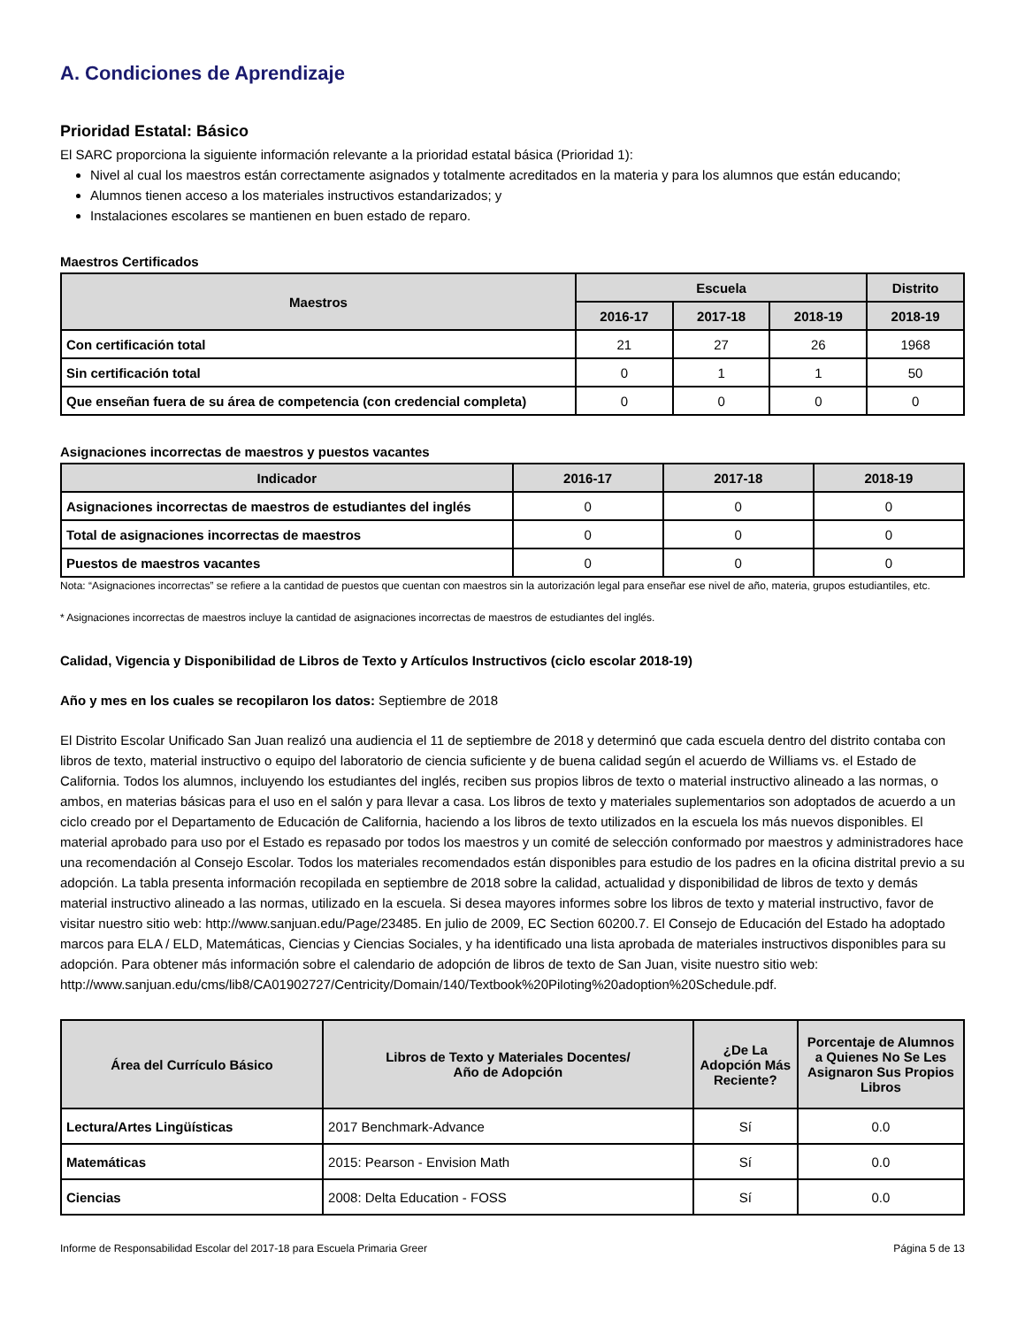A. Condiciones de Aprendizaje
Prioridad Estatal: Básico
El SARC proporciona la siguiente información relevante a la prioridad estatal básica (Prioridad 1):
Nivel al cual los maestros están correctamente asignados y totalmente acreditados en la materia y para los alumnos que están educando;
Alumnos tienen acceso a los materiales instructivos estandarizados; y
Instalaciones escolares se mantienen en buen estado de reparo.
Maestros Certificados
| Maestros | Escuela | | | Distrito |
| --- | --- | --- | --- | --- |
| | 2016-17 | 2017-18 | 2018-19 | 2018-19 |
| Con certificación total | 21 | 27 | 26 | 1968 |
| Sin certificación total | 0 | 1 | 1 | 50 |
| Que enseñan fuera de su área de competencia (con credencial completa) | 0 | 0 | 0 | 0 |
Asignaciones incorrectas de maestros y puestos vacantes
| Indicador | 2016-17 | 2017-18 | 2018-19 |
| --- | --- | --- | --- |
| Asignaciones incorrectas de maestros de estudiantes del inglés | 0 | 0 | 0 |
| Total de asignaciones incorrectas de maestros | 0 | 0 | 0 |
| Puestos de maestros vacantes | 0 | 0 | 0 |
Nota: “Asignaciones incorrectas” se refiere a la cantidad de puestos que cuentan con maestros sin la autorización legal para enseñar ese nivel de año, materia, grupos estudiantiles, etc.
* Asignaciones incorrectas de maestros incluye la cantidad de asignaciones incorrectas de maestros de estudiantes del inglés.
Calidad, Vigencia y Disponibilidad de Libros de Texto y Artículos Instructivos (ciclo escolar 2018-19)
Año y mes en los cuales se recopilaron los datos: Septiembre de 2018
El Distrito Escolar Unificado San Juan realizó una audiencia el 11 de septiembre de 2018 y determinó que cada escuela dentro del distrito contaba con libros de texto, material instructivo o equipo del laboratorio de ciencia suficiente y de buena calidad según el acuerdo de Williams vs. el Estado de California. Todos los alumnos, incluyendo los estudiantes del inglés, reciben sus propios libros de texto o material instructivo alineado a las normas, o ambos, en materias básicas para el uso en el salón y para llevar a casa. Los libros de texto y materiales suplementarios son adoptados de acuerdo a un ciclo creado por el Departamento de Educación de California, haciendo a los libros de texto utilizados en la escuela los más nuevos disponibles. El material aprobado para uso por el Estado es repasado por todos los maestros y un comité de selección conformado por maestros y administradores hace una recomendación al Consejo Escolar. Todos los materiales recomendados están disponibles para estudio de los padres en la oficina distrital previo a su adopción. La tabla presenta información recopilada en septiembre de 2018 sobre la calidad, actualidad y disponibilidad de libros de texto y demás material instructivo alineado a las normas, utilizado en la escuela. Si desea mayores informes sobre los libros de texto y material instructivo, favor de visitar nuestro sitio web: http://www.sanjuan.edu/Page/23485. En julio de 2009, EC Section 60200.7. El Consejo de Educación del Estado ha adoptado marcos para ELA / ELD, Matemáticas, Ciencias y Ciencias Sociales, y ha identificado una lista aprobada de materiales instructivos disponibles para su adopción. Para obtener más información sobre el calendario de adopción de libros de texto de San Juan, visite nuestro sitio web: http://www.sanjuan.edu/cms/lib8/CA01902727/Centricity/Domain/140/Textbook%20Piloting%20adoption%20Schedule.pdf.
| Área del Currículo Básico | Libros de Texto y Materiales Docentes/ Año de Adopción | ¿De La Adopción Más Reciente? | Porcentaje de Alumnos a Quienes No Se Les Asignaron Sus Propios Libros |
| --- | --- | --- | --- |
| Lectura/Artes Lingüísticas | 2017 Benchmark-Advance | Sí | 0.0 |
| Matemáticas | 2015: Pearson - Envision Math | Sí | 0.0 |
| Ciencias | 2008: Delta Education - FOSS | Sí | 0.0 |
Informe de Responsabilidad Escolar del 2017-18 para Escuela Primaria Greer Página 5 de 13